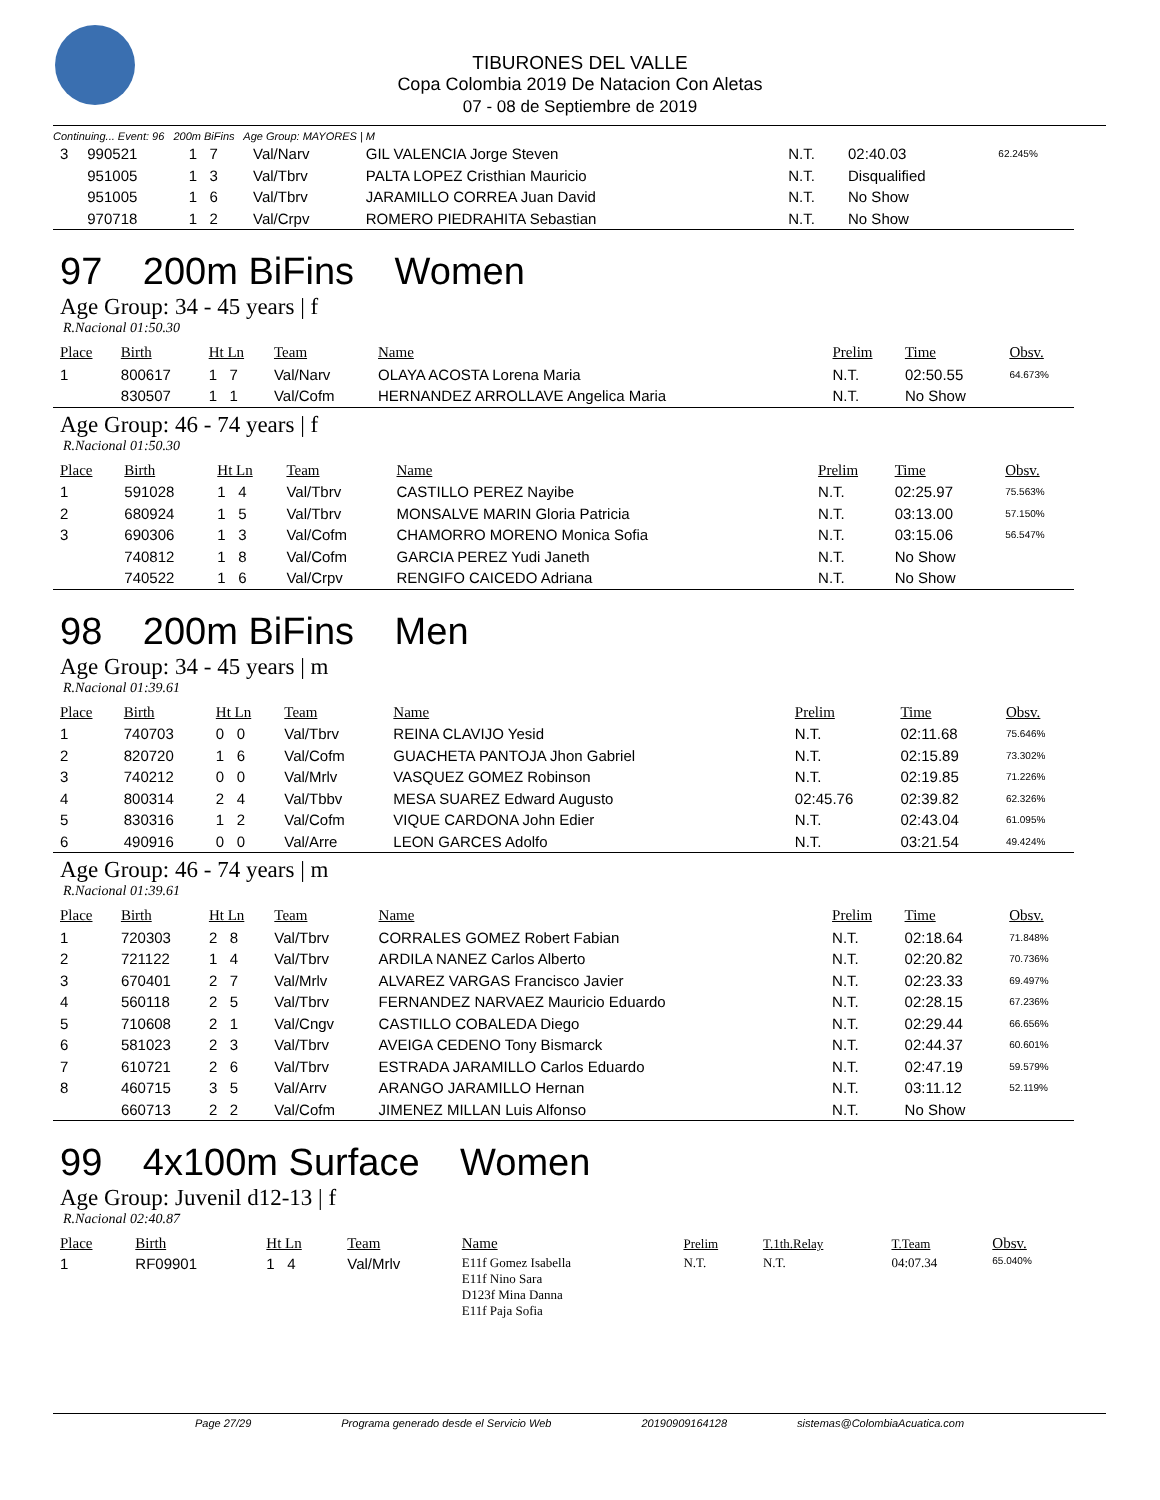TIBURONES DEL VALLE
Copa Colombia 2019 De Natacion Con Aletas
07 - 08 de Septiembre de 2019
Continuing... Event: 96 200m BiFins Age Group: MAYORES | M
| 3 | 990521 | 1 7 | Val/Narv | GIL VALENCIA Jorge Steven | N.T. | 02:40.03 | 62.245% |
| | 951005 | 1 3 | Val/Tbrv | PALTA LOPEZ Cristhian Mauricio | N.T. | Disqualified | |
| | 951005 | 1 6 | Val/Tbrv | JARAMILLO CORREA Juan David | N.T. | No Show | |
| | 970718 | 1 2 | Val/Crpv | ROMERO PIEDRAHITA Sebastian | N.T. | No Show | |
97 200m BiFins Women
Age Group: 34 - 45 years | f
R.Nacional 01:50.30
| Place | Birth | Ht Ln | Team | Name | Prelim | Time | Obsv. |
| --- | --- | --- | --- | --- | --- | --- | --- |
| 1 | 800617 | 1 7 | Val/Narv | OLAYA ACOSTA Lorena Maria | N.T. | 02:50.55 | 64.673% |
| | 830507 | 1 1 | Val/Cofm | HERNANDEZ ARROLLAVE Angelica Maria | N.T. | No Show | |
Age Group: 46 - 74 years | f
R.Nacional 01:50.30
| Place | Birth | Ht Ln | Team | Name | Prelim | Time | Obsv. |
| --- | --- | --- | --- | --- | --- | --- | --- |
| 1 | 591028 | 1 4 | Val/Tbrv | CASTILLO PEREZ Nayibe | N.T. | 02:25.97 | 75.563% |
| 2 | 680924 | 1 5 | Val/Tbrv | MONSALVE MARIN Gloria Patricia | N.T. | 03:13.00 | 57.150% |
| 3 | 690306 | 1 3 | Val/Cofm | CHAMORRO MORENO Monica Sofia | N.T. | 03:15.06 | 56.547% |
| | 740812 | 1 8 | Val/Cofm | GARCIA PEREZ Yudi Janeth | N.T. | No Show | |
| | 740522 | 1 6 | Val/Crpv | RENGIFO CAICEDO Adriana | N.T. | No Show | |
98 200m BiFins Men
Age Group: 34 - 45 years | m
R.Nacional 01:39.61
| Place | Birth | Ht Ln | Team | Name | Prelim | Time | Obsv. |
| --- | --- | --- | --- | --- | --- | --- | --- |
| 1 | 740703 | 0 0 | Val/Tbrv | REINA CLAVIJO Yesid | N.T. | 02:11.68 | 75.646% |
| 2 | 820720 | 1 6 | Val/Cofm | GUACHETA PANTOJA Jhon Gabriel | N.T. | 02:15.89 | 73.302% |
| 3 | 740212 | 0 0 | Val/Mrlv | VASQUEZ GOMEZ Robinson | N.T. | 02:19.85 | 71.226% |
| 4 | 800314 | 2 4 | Val/Tbbv | MESA SUAREZ Edward Augusto | 02:45.76 | 02:39.82 | 62.326% |
| 5 | 830316 | 1 2 | Val/Cofm | VIQUE CARDONA John Edier | N.T. | 02:43.04 | 61.095% |
| 6 | 490916 | 0 0 | Val/Arre | LEON GARCES Adolfo | N.T. | 03:21.54 | 49.424% |
Age Group: 46 - 74 years | m
R.Nacional 01:39.61
| Place | Birth | Ht Ln | Team | Name | Prelim | Time | Obsv. |
| --- | --- | --- | --- | --- | --- | --- | --- |
| 1 | 720303 | 2 8 | Val/Tbrv | CORRALES GOMEZ Robert Fabian | N.T. | 02:18.64 | 71.848% |
| 2 | 721122 | 1 4 | Val/Tbrv | ARDILA NANEZ Carlos Alberto | N.T. | 02:20.82 | 70.736% |
| 3 | 670401 | 2 7 | Val/Mrlv | ALVAREZ VARGAS Francisco Javier | N.T. | 02:23.33 | 69.497% |
| 4 | 560118 | 2 5 | Val/Tbrv | FERNANDEZ NARVAEZ Mauricio Eduardo | N.T. | 02:28.15 | 67.236% |
| 5 | 710608 | 2 1 | Val/Cngv | CASTILLO COBALEDA Diego | N.T. | 02:29.44 | 66.656% |
| 6 | 581023 | 2 3 | Val/Tbrv | AVEIGA CEDENO Tony Bismarck | N.T. | 02:44.37 | 60.601% |
| 7 | 610721 | 2 6 | Val/Tbrv | ESTRADA JARAMILLO Carlos Eduardo | N.T. | 02:47.19 | 59.579% |
| 8 | 460715 | 3 5 | Val/Arrv | ARANGO JARAMILLO Hernan | N.T. | 03:11.12 | 52.119% |
| | 660713 | 2 2 | Val/Cofm | JIMENEZ MILLAN Luis Alfonso | N.T. | No Show | |
99 4x100m Surface Women
Age Group: Juvenil d12-13 | f
R.Nacional 02:40.87
| Place | Birth | Ht Ln | Team | Name | Prelim | T.1th.Relay | T.Team | Obsv. |
| --- | --- | --- | --- | --- | --- | --- | --- | --- |
| 1 | RF09901 | 1 4 | Val/Mrlv | E11f Gomez Isabella E11f Nino Sara D123f Mina Danna E11f Paja Sofia | N.T. | N.T. | 04:07.34 | 65.040% |
Page 27/29 Programa generado desde el Servicio Web 20190909164128 sistemas@ColombiaAcuatica.com